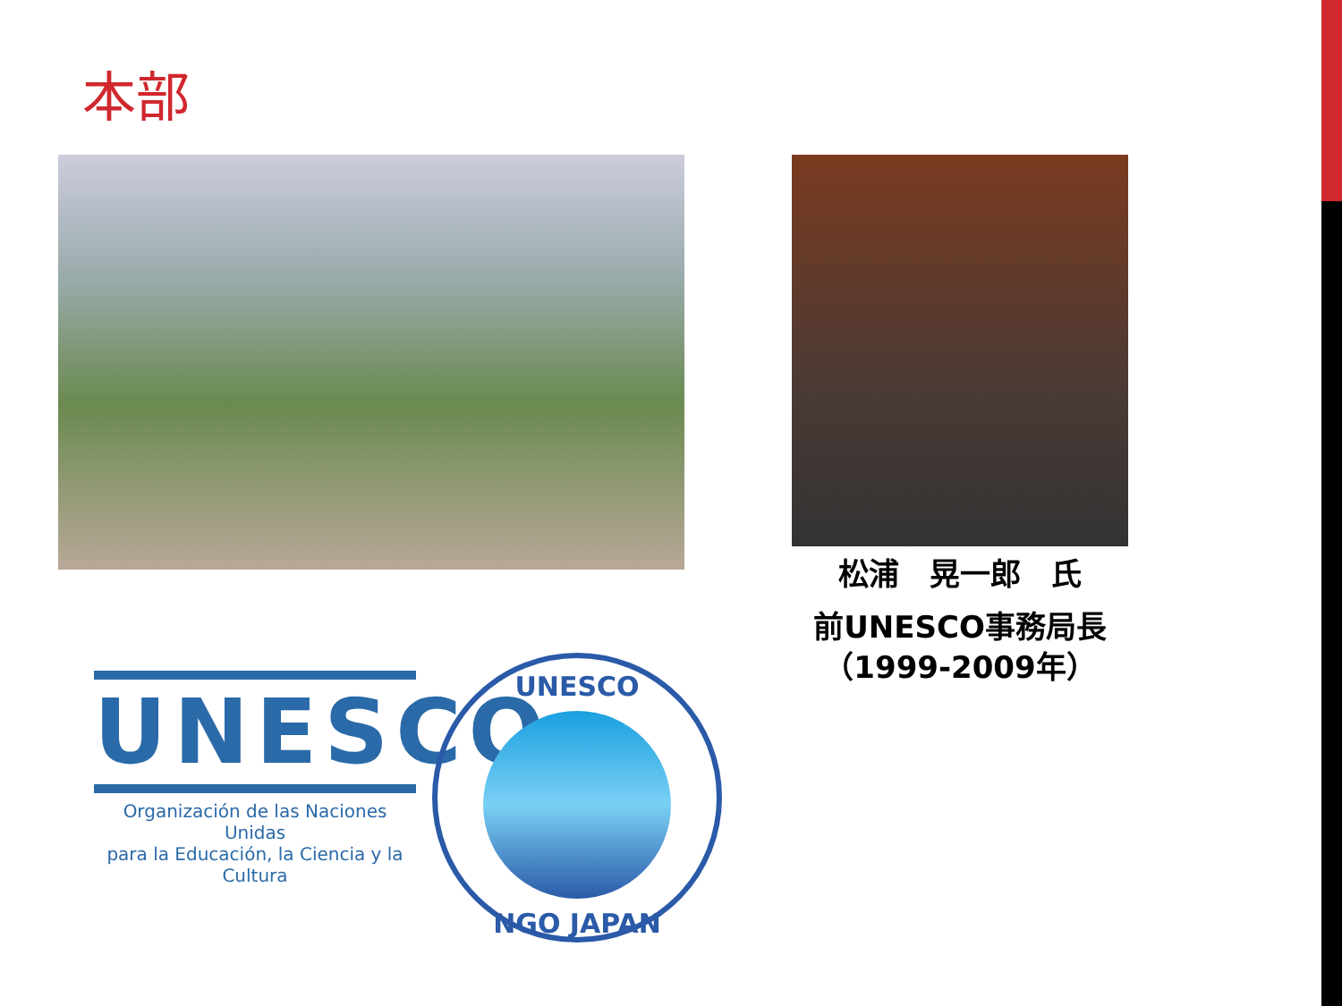本部
松浦　晃一郎　氏
前UNESCO事務局長
（1999-2009年）
UNESCO
Organización de las Naciones Unidas
para la Educación, la Ciencia y la Cultura
UNESCO
NGO JAPAN